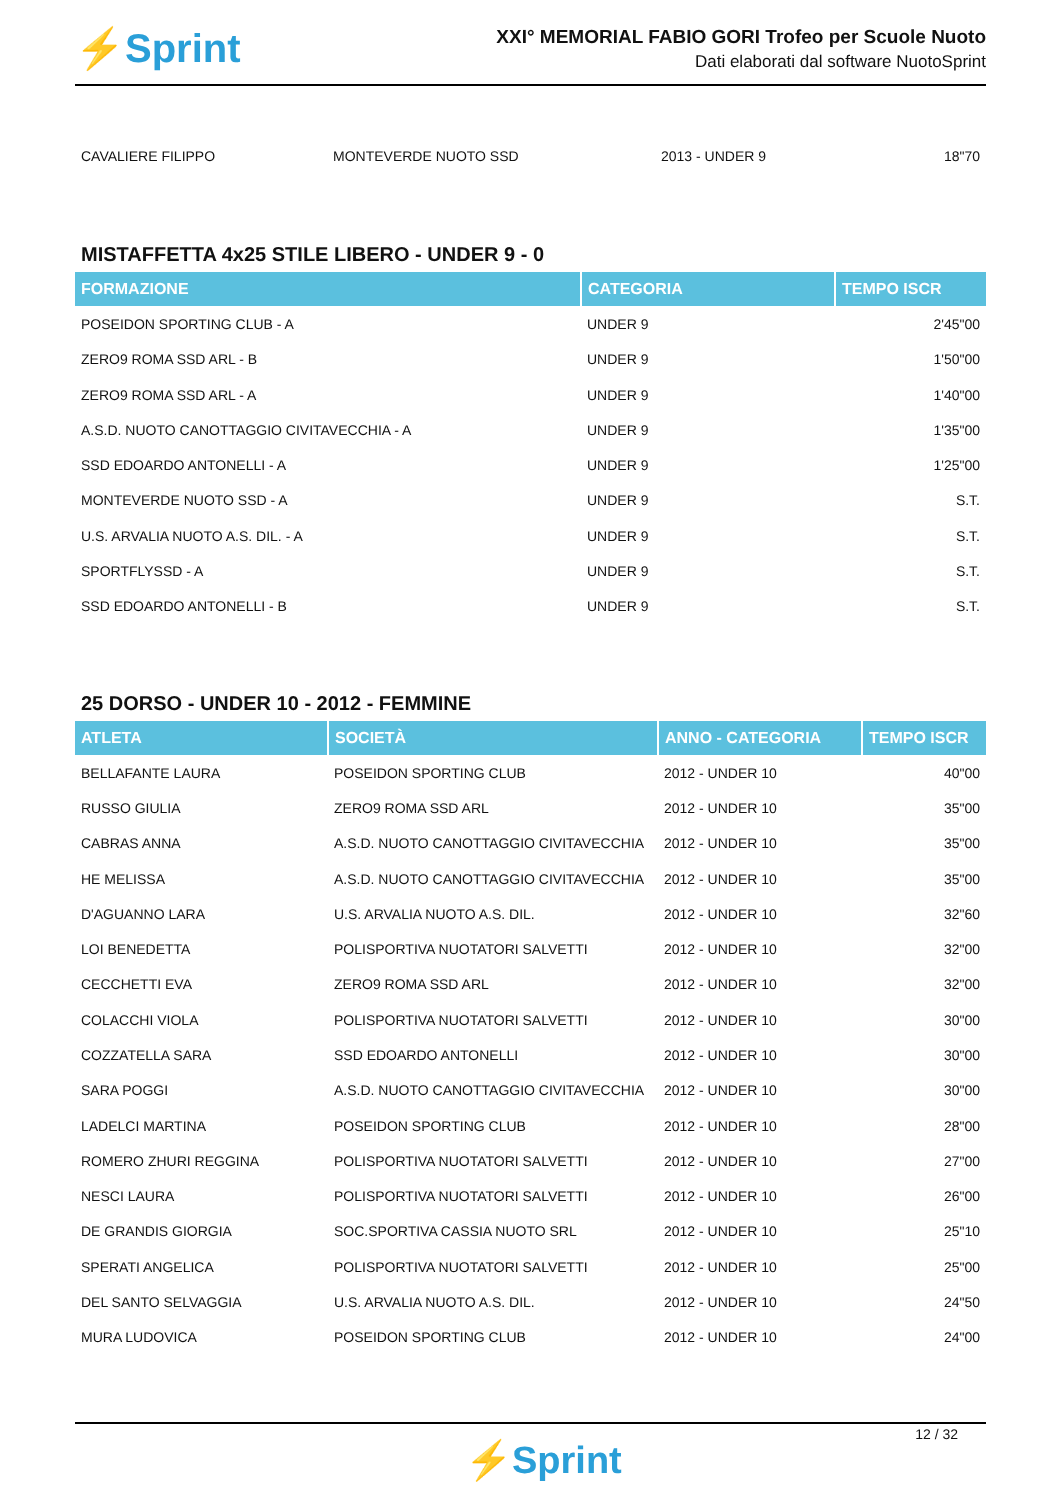⚡Sprint
XXI° MEMORIAL FABIO GORI Trofeo per Scuole Nuoto
Dati elaborati dal software NuotoSprint
| CAVALIERE FILIPPO | MONTEVERDE NUOTO SSD | 2013 - UNDER 9 | 18"70 |
MISTAFFETTA 4x25 STILE LIBERO - UNDER 9 - 0
| FORMAZIONE | CATEGORIA | TEMPO ISCR |
| --- | --- | --- |
| POSEIDON SPORTING CLUB - A | UNDER 9 | 2'45"00 |
| ZERO9 ROMA SSD ARL - B | UNDER 9 | 1'50"00 |
| ZERO9 ROMA SSD ARL - A | UNDER 9 | 1'40"00 |
| A.S.D. NUOTO CANOTTAGGIO CIVITAVECCHIA - A | UNDER 9 | 1'35"00 |
| SSD EDOARDO ANTONELLI - A | UNDER 9 | 1'25"00 |
| MONTEVERDE NUOTO SSD - A | UNDER 9 | S.T. |
| U.S. ARVALIA NUOTO A.S. DIL. - A | UNDER 9 | S.T. |
| SPORTFLYSSD - A | UNDER 9 | S.T. |
| SSD EDOARDO ANTONELLI - B | UNDER 9 | S.T. |
25 DORSO - UNDER 10 - 2012 - FEMMINE
| ATLETA | SOCIETÀ | ANNO - CATEGORIA | TEMPO ISCR |
| --- | --- | --- | --- |
| BELLAFANTE LAURA | POSEIDON SPORTING CLUB | 2012 - UNDER 10 | 40"00 |
| RUSSO GIULIA | ZERO9 ROMA SSD ARL | 2012 - UNDER 10 | 35"00 |
| CABRAS ANNA | A.S.D. NUOTO CANOTTAGGIO CIVITAVECCHIA | 2012 - UNDER 10 | 35"00 |
| HE MELISSA | A.S.D. NUOTO CANOTTAGGIO CIVITAVECCHIA | 2012 - UNDER 10 | 35"00 |
| D'AGUANNO LARA | U.S. ARVALIA NUOTO A.S. DIL. | 2012 - UNDER 10 | 32"60 |
| LOI BENEDETTA | POLISPORTIVA NUOTATORI SALVETTI | 2012 - UNDER 10 | 32"00 |
| CECCHETTI EVA | ZERO9 ROMA SSD ARL | 2012 - UNDER 10 | 32"00 |
| COLACCHI VIOLA | POLISPORTIVA NUOTATORI SALVETTI | 2012 - UNDER 10 | 30"00 |
| COZZATELLA SARA | SSD EDOARDO ANTONELLI | 2012 - UNDER 10 | 30"00 |
| SARA POGGI | A.S.D. NUOTO CANOTTAGGIO CIVITAVECCHIA | 2012 - UNDER 10 | 30"00 |
| LADELCI MARTINA | POSEIDON SPORTING CLUB | 2012 - UNDER 10 | 28"00 |
| ROMERO ZHURI REGGINA | POLISPORTIVA NUOTATORI SALVETTI | 2012 - UNDER 10 | 27"00 |
| NESCI LAURA | POLISPORTIVA NUOTATORI SALVETTI | 2012 - UNDER 10 | 26"00 |
| DE GRANDIS GIORGIA | SOC.SPORTIVA CASSIA NUOTO SRL | 2012 - UNDER 10 | 25"10 |
| SPERATI ANGELICA | POLISPORTIVA NUOTATORI SALVETTI | 2012 - UNDER 10 | 25"00 |
| DEL SANTO SELVAGGIA | U.S. ARVALIA NUOTO A.S. DIL. | 2012 - UNDER 10 | 24"50 |
| MURA LUDOVICA | POSEIDON SPORTING CLUB | 2012 - UNDER 10 | 24"00 |
12 / 32
⚡Sprint